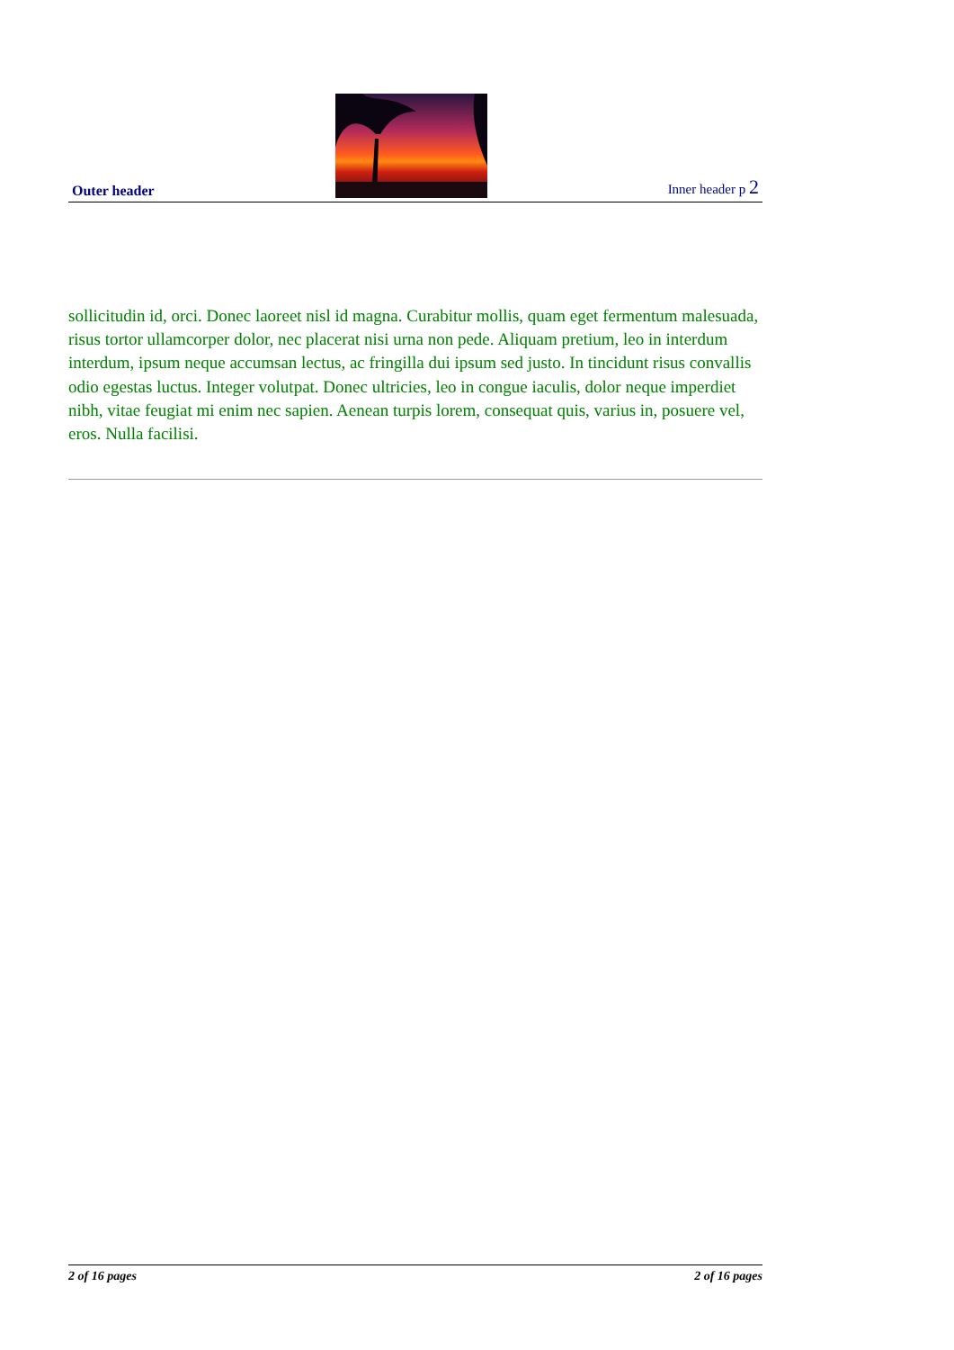Outer header
Inner header p 2
sollicitudin id, orci. Donec laoreet nisl id magna. Curabitur mollis, quam eget fermentum malesuada, risus tortor ullamcorper dolor, nec placerat nisi urna non pede. Aliquam pretium, leo in interdum interdum, ipsum neque accumsan lectus, ac fringilla dui ipsum sed justo. In tincidunt risus convallis odio egestas luctus. Integer volutpat. Donec ultricies, leo in congue iaculis, dolor neque imperdiet nibh, vitae feugiat mi enim nec sapien. Aenean turpis lorem, consequat quis, varius in, posuere vel, eros. Nulla facilisi.
2 of 16 pages 2 of 16 pages